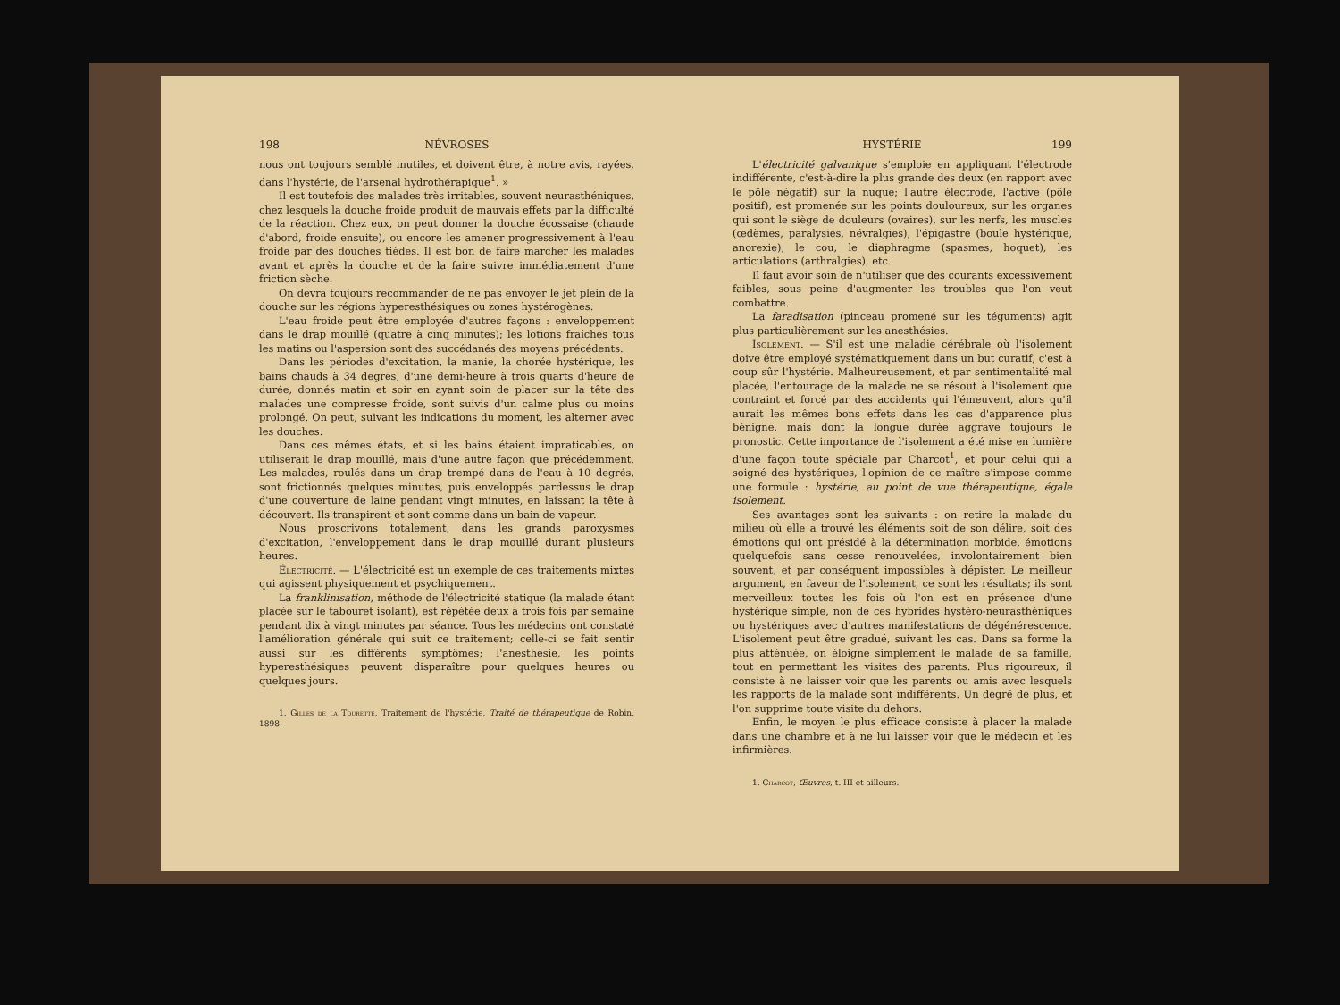198 NÉVROSES
nous ont toujours semblé inutiles, et doivent être, à notre avis, rayées, dans l'hystérie, de l'arsenal hydrothérapique<sup>1</sup>. »
Il est toutefois des malades très irritables, souvent neurasthéniques, chez lesquels la douche froide produit de mauvais effets par la difficulté de la réaction. Chez eux, on peut donner la douche écossaise (chaude d'abord, froide ensuite), ou encore les amener progressivement à l'eau froide par des douches tièdes. Il est bon de faire marcher les malades avant et après la douche et de la faire suivre immédiatement d'une friction sèche.
On devra toujours recommander de ne pas envoyer le jet plein de la douche sur les régions hyperesthésiques ou zones hystérogènes.
L'eau froide peut être employée d'autres façons : enveloppement dans le drap mouillé (quatre à cinq minutes); les lotions fraîches tous les matins ou l'aspersion sont des succédanés des moyens précédents.
Dans les périodes d'excitation, la manie, la chorée hystérique, les bains chauds à 34 degrés, d'une demi-heure à trois quarts d'heure de durée, donnés matin et soir en ayant soin de placer sur la tête des malades une compresse froide, sont suivis d'un calme plus ou moins prolongé. On peut, suivant les indications du moment, les alterner avec les douches.
Dans ces mêmes états, et si les bains étaient impraticables, on utiliserait le drap mouillé, mais d'une autre façon que précédemment. Les malades, roulés dans un drap trempé dans de l'eau à 10 degrés, sont frictionnés quelques minutes, puis enveloppés pardessus le drap d'une couverture de laine pendant vingt minutes, en laissant la tête à découvert. Ils transpirent et sont comme dans un bain de vapeur.
Nous proscrivons totalement, dans les grands paroxysmes d'excitation, l'enveloppement dans le drap mouillé durant plusieurs heures.
Électricité. — L'électricité est un exemple de ces traitements mixtes qui agissent physiquement et psychiquement.
La franklinisation, méthode de l'électricité statique (la malade étant placée sur le tabouret isolant), est répétée deux à trois fois par semaine pendant dix à vingt minutes par séance. Tous les médecins ont constaté l'amélioration générale qui suit ce traitement; celle-ci se fait sentir aussi sur les différents symptômes; l'anesthésie, les points hyperesthésiques peuvent disparaître pour quelques heures ou quelques jours.
1. Gilles de la Tourette, Traitement de l'hystérie, Traité de thérapeutique de Robin, 1898.
HYSTÉRIE 199
L'électricité galvanique s'emploie en appliquant l'électrode indifférente, c'est-à-dire la plus grande des deux (en rapport avec le pôle négatif) sur la nuque; l'autre électrode, l'active (pôle positif), est promenée sur les points douloureux, sur les organes qui sont le siège de douleurs (ovaires), sur les nerfs, les muscles (œdèmes, paralysies, névralgies), l'épigastre (boule hystérique, anorexie), le cou, le diaphragme (spasmes, hoquet), les articulations (arthralgies), etc.
Il faut avoir soin de n'utiliser que des courants excessivement faibles, sous peine d'augmenter les troubles que l'on veut combattre.
La faradisation (pinceau promené sur les téguments) agit plus particulièrement sur les anesthésies.
Isolement. — S'il est une maladie cérébrale où l'isolement doive être employé systématiquement dans un but curatif, c'est à coup sûr l'hystérie. Malheureusement, et par sentimentalité mal placée, l'entourage de la malade ne se résout à l'isolement que contraint et forcé par des accidents qui l'émeuvent, alors qu'il aurait les mêmes bons effets dans les cas d'apparence plus bénigne, mais dont la longue durée aggrave toujours le pronostic. Cette importance de l'isolement a été mise en lumière d'une façon toute spéciale par Charcot<sup>1</sup>, et pour celui qui a soigné des hystériques, l'opinion de ce maître s'impose comme une formule : hystérie, au point de vue thérapeutique, égale isolement.
Ses avantages sont les suivants : on retire la malade du milieu où elle a trouvé les éléments soit de son délire, soit des émotions qui ont présidé à la détermination morbide, émotions quelquefois sans cesse renouvelées, involontairement bien souvent, et par conséquent impossibles à dépister. Le meilleur argument, en faveur de l'isolement, ce sont les résultats; ils sont merveilleux toutes les fois où l'on est en présence d'une hystérique simple, non de ces hybrides hystéro-neurasthéniques ou hystériques avec d'autres manifestations de dégénérescence. L'isolement peut être gradué, suivant les cas. Dans sa forme la plus atténuée, on éloigne simplement le malade de sa famille, tout en permettant les visites des parents. Plus rigoureux, il consiste à ne laisser voir que les parents ou amis avec lesquels les rapports de la malade sont indifférents. Un degré de plus, et l'on supprime toute visite du dehors.
Enfin, le moyen le plus efficace consiste à placer la malade dans une chambre et à ne lui laisser voir que le médecin et les infirmières.
1. Charcot, Œuvres, t. III et ailleurs.